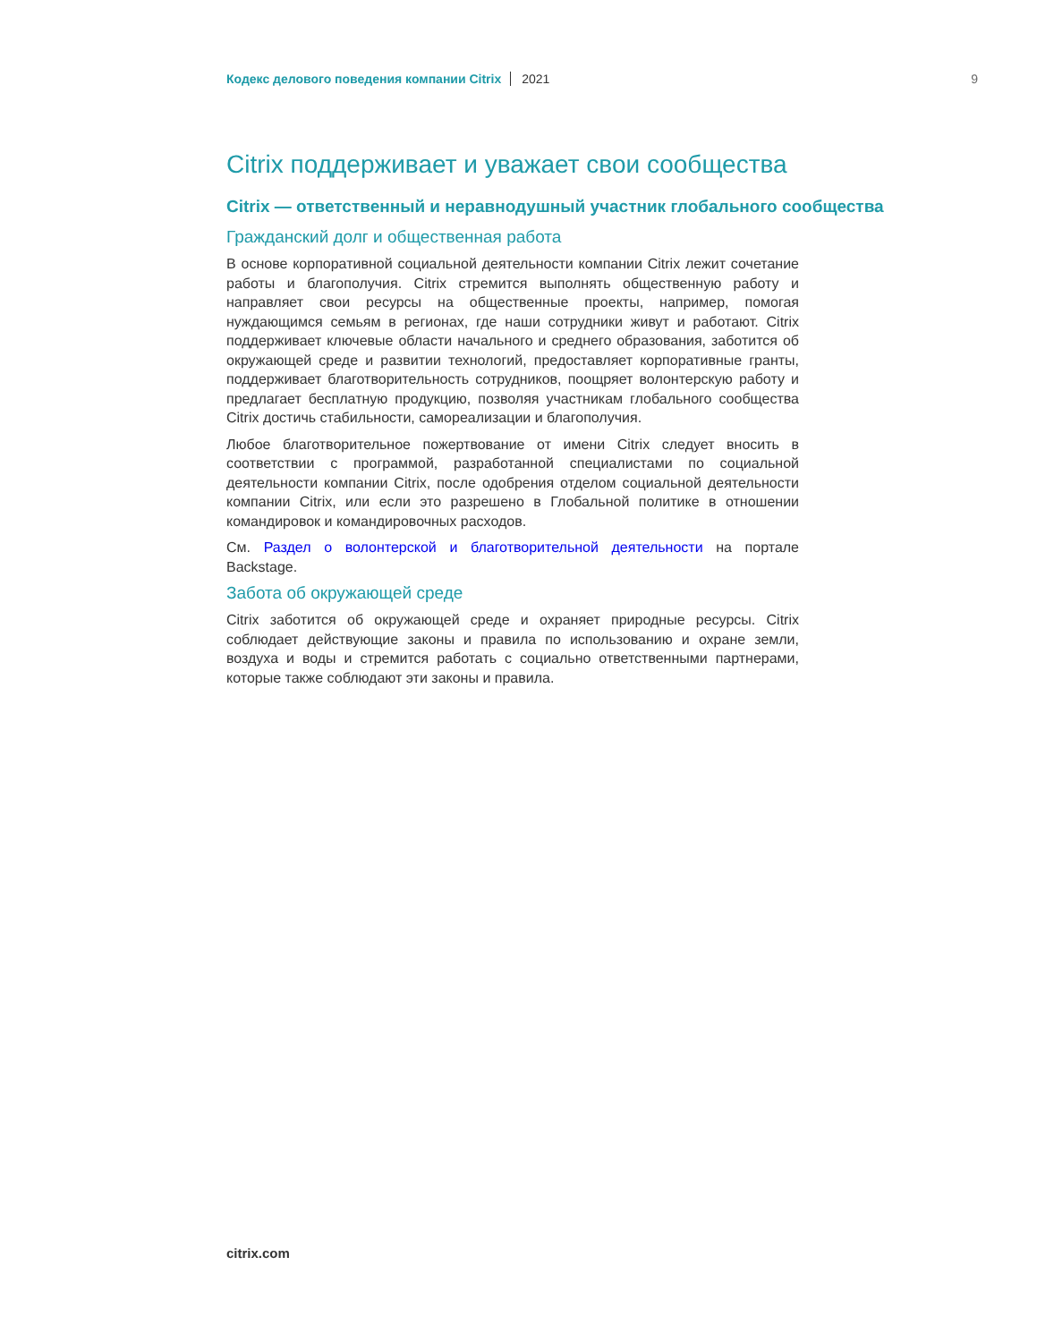Кодекс делового поведения компании Citrix 2021 9
Citrix поддерживает и уважает свои сообщества
Citrix — ответственный и неравнодушный участник глобального сообщества
Гражданский долг и общественная работа
В основе корпоративной социальной деятельности компании Citrix лежит сочетание работы и благополучия. Citrix стремится выполнять общественную работу и направляет свои ресурсы на общественные проекты, например, помогая нуждающимся семьям в регионах, где наши сотрудники живут и работают. Citrix поддерживает ключевые области начального и среднего образования, заботится об окружающей среде и развитии технологий, предоставляет корпоративные гранты, поддерживает благотворительность сотрудников, поощряет волонтерскую работу и предлагает бесплатную продукцию, позволяя участникам глобального сообщества Citrix достичь стабильности, самореализации и благополучия.
Любое благотворительное пожертвование от имени Citrix следует вносить в соответствии с программой, разработанной специалистами по социальной деятельности компании Citrix, после одобрения отделом социальной деятельности компании Citrix, или если это разрешено в Глобальной политике в отношении командировок и командировочных расходов.
См. Раздел о волонтерской и благотворительной деятельности на портале Backstage.
Забота об окружающей среде
Citrix заботится об окружающей среде и охраняет природные ресурсы. Citrix соблюдает действующие законы и правила по использованию и охране земли, воздуха и воды и стремится работать с социально ответственными партнерами, которые также соблюдают эти законы и правила.
citrix.com